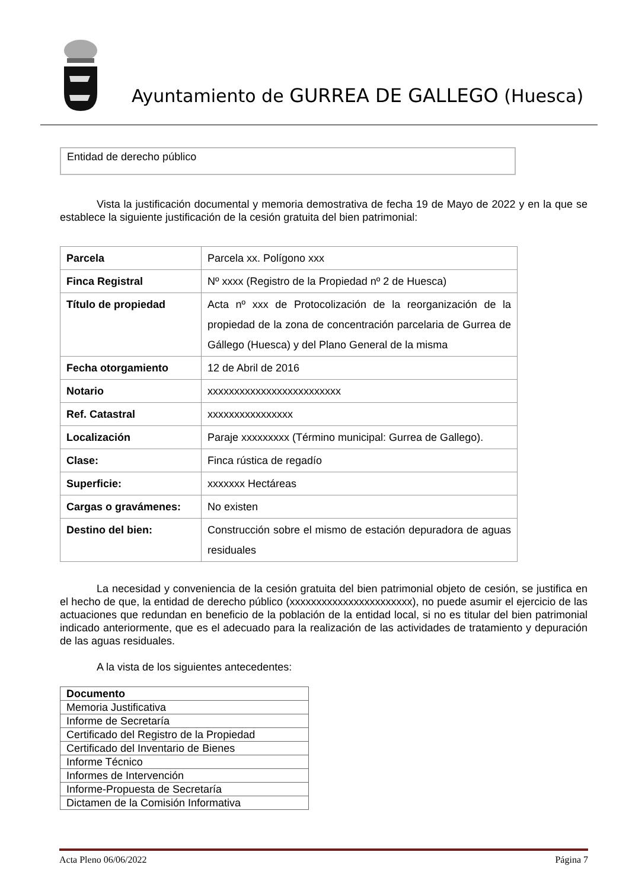Ayuntamiento de GURREA DE GALLEGO (Huesca)
Entidad de derecho público
Vista la justificación documental y memoria demostrativa de fecha 19 de Mayo de 2022 y en la que se establece la siguiente justificación de la cesión gratuita del bien patrimonial:
| Parcela | Parcela xx. Polígono xxx |
| Finca Registral | Nº xxxx (Registro de la Propiedad nº 2 de Huesca) |
| Título de propiedad | Acta nº xxx de Protocolización de la reorganización de la propiedad de la zona de concentración parcelaria de Gurrea de Gállego (Huesca) y del Plano General de la misma |
| Fecha otorgamiento | 12 de Abril de 2016 |
| Notario | xxxxxxxxxxxxxxxxxxxxxxxxx |
| Ref. Catastral | xxxxxxxxxxxxxxxx |
| Localización | Paraje xxxxxxxxx (Término municipal: Gurrea de Gallego). |
| Clase: | Finca rústica de regadío |
| Superficie: | xxxxxxx Hectáreas |
| Cargas o gravámenes: | No existen |
| Destino del bien: | Construcción sobre el mismo de estación depuradora de aguas residuales |
La necesidad y conveniencia de la cesión gratuita del bien patrimonial objeto de cesión, se justifica en el hecho de que, la entidad de derecho público (xxxxxxxxxxxxxxxxxxxxxxx), no puede asumir el ejercicio de las actuaciones que redundan en beneficio de la población de la entidad local, si no es titular del bien patrimonial indicado anteriormente, que es el adecuado para la realización de las actividades de tratamiento y depuración de las aguas residuales.
A la vista de los siguientes antecedentes:
| Documento |
| --- |
| Memoria Justificativa |
| Informe de Secretaría |
| Certificado del Registro de la Propiedad |
| Certificado del Inventario de Bienes |
| Informe Técnico |
| Informes de Intervención |
| Informe-Propuesta de Secretaría |
| Dictamen de la Comisión Informativa |
Acta Pleno 06/06/2022 Página 7